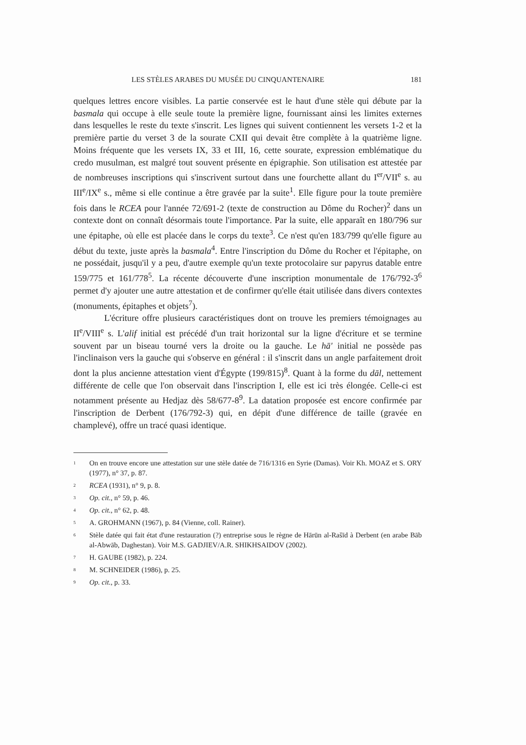LES STÈLES ARABES DU MUSÉE DU CINQUANTENAIRE 181
quelques lettres encore visibles. La partie conservée est le haut d'une stèle qui débute par la basmala qui occupe à elle seule toute la première ligne, fournissant ainsi les limites externes dans lesquelles le reste du texte s'inscrit. Les lignes qui suivent contiennent les versets 1-2 et la première partie du verset 3 de la sourate CXII qui devait être complète à la quatrième ligne. Moins fréquente que les versets IX, 33 et III, 16, cette sourate, expression emblématique du credo musulman, est malgré tout souvent présente en épigraphie. Son utilisation est attestée par de nombreuses inscriptions qui s'inscrivent surtout dans une fourchette allant du I<sup>er</sup>/VII<sup>e</sup> s. au III<sup>e</sup>/IX<sup>e</sup> s., même si elle continue a être gravée par la suite<sup>1</sup>. Elle figure pour la toute première fois dans le RCEA pour l'année 72/691-2 (texte de construction au Dôme du Rocher)<sup>2</sup> dans un contexte dont on connaît désormais toute l'importance. Par la suite, elle apparaît en 180/796 sur une épitaphe, où elle est placée dans le corps du texte<sup>3</sup>. Ce n'est qu'en 183/799 qu'elle figure au début du texte, juste après la basmala<sup>4</sup>. Entre l'inscription du Dôme du Rocher et l'épitaphe, on ne possédait, jusqu'il y a peu, d'autre exemple qu'un texte protocolaire sur papyrus datable entre 159/775 et 161/778<sup>5</sup>. La récente découverte d'une inscription monumentale de 176/792-3<sup>6</sup> permet d'y ajouter une autre attestation et de confirmer qu'elle était utilisée dans divers contextes (monuments, épitaphes et objets<sup>7</sup>).
L'écriture offre plusieurs caractéristiques dont on trouve les premiers témoignages au II<sup>e</sup>/VIII<sup>e</sup> s. L'alif initial est précédé d'un trait horizontal sur la ligne d'écriture et se termine souvent par un biseau tourné vers la droite ou la gauche. Le hā' initial ne possède pas l'inclinaison vers la gauche qui s'observe en général : il s'inscrit dans un angle parfaitement droit dont la plus ancienne attestation vient d'Égypte (199/815)<sup>8</sup>. Quant à la forme du dāl, nettement différente de celle que l'on observait dans l'inscription I, elle est ici très élongée. Celle-ci est notamment présente au Hedjaz dès 58/677-8<sup>9</sup>. La datation proposée est encore confirmée par l'inscription de Derbent (176/792-3) qui, en dépit d'une différence de taille (gravée en champlevé), offre un tracé quasi identique.
<sup>1</sup> On en trouve encore une attestation sur une stèle datée de 716/1316 en Syrie (Damas). Voir Kh. MOAZ et S. ORY (1977), n° 37, p. 87.
<sup>2</sup> RCEA (1931), n° 9, p. 8.
<sup>3</sup> Op. cit., n° 59, p. 46.
<sup>4</sup> Op. cit., n° 62, p. 48.
<sup>5</sup> A. GROHMANN (1967), p. 84 (Vienne, coll. Rainer).
<sup>6</sup> Stèle datée qui fait état d'une restauration (?) entreprise sous le règne de Hārūn al-Rašīd à Derbent (en arabe Bāb al-Abwāb, Daghestan). Voir M.S. GADJIEV/A.R. SHIKHSAIDOV (2002).
<sup>7</sup> H. GAUBE (1982), p. 224.
<sup>8</sup> M. SCHNEIDER (1986), p. 25.
<sup>9</sup> Op. cit., p. 33.